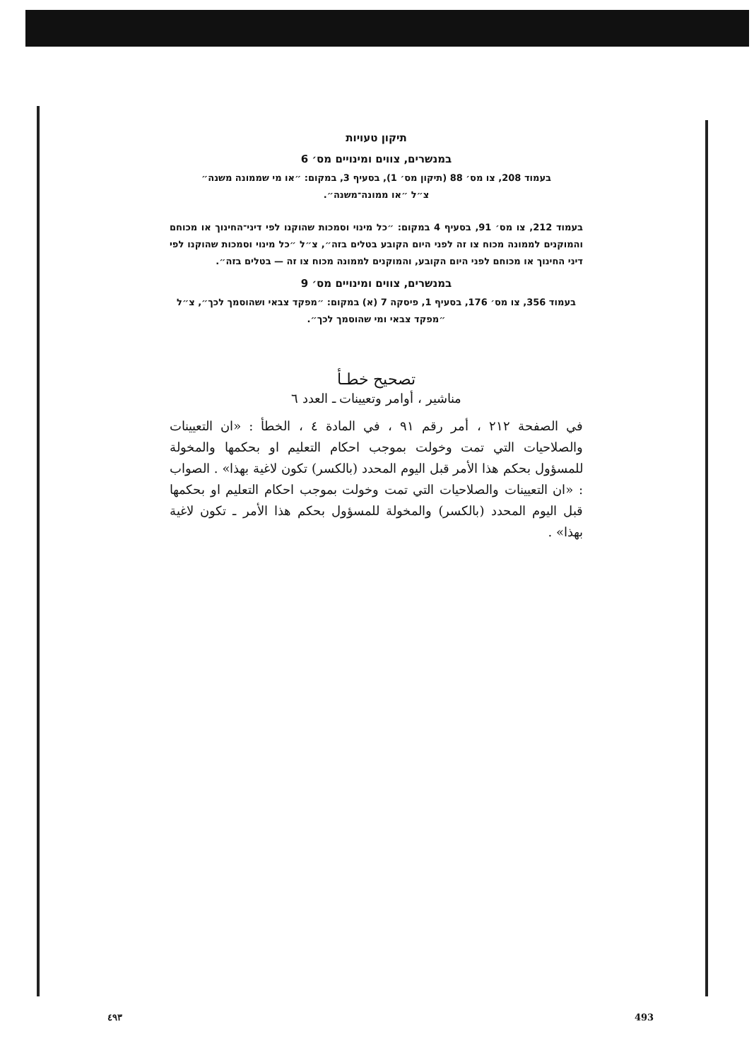תיקון טעויות
במנשרים, צווים ומינויים מס׳ 6
בעמוד 208, צו מס׳ 88 (תיקון מס׳ 1), בסעיף 3, במקום: ״או מי שממונה משנה״
צ״ל ״או ממונה־משנה״.
בעמוד 212, צו מס׳ 91, בסעיף 4 במקום: ״כל מינוי וסמכות שהוקנו לפי דיני־החינוך או מכוחם והמוקנים לממונה מכוח צו זה לפני היום הקובע בטלים בזה״, צ״ל ״כל מינוי וסמכות שהוקנו לפי דיני החינוך או מכוחם לפני היום הקובע, והמוקנים לממונה מכוח צו זה — בטלים בזה״.
במנשרים, צווים ומינויים מס׳ 9
בעמוד 356, צו מס׳ 176, בסעיף 1, פיסקה 7 (א) במקום: ״מפקד צבאי ושהוסמך לכך״, צ״ל
״מפקד צבאי ומי שהוסמך לכך״.
تصحيح خطـأ
مناشير ، أوامر وتعيينات ـ العدد ٦
في الصفحة ٢١٢ ، أمر رقم ٩١ ، في المادة ٤ ، الخطأ : «ان التعيينات والصلاحيات التي تمت وخولت بموجب احكام التعليم او بحكمها والمخولة للمسؤول بحكم هذا الأمر قبل اليوم المحدد (بالكسر) تكون لاغية بهذا» . الصواب : «ان التعيينات والصلاحيات التي تمت وخولت بموجب احكام التعليم او بحكمها قبل اليوم المحدد (بالكسر) والمخولة للمسؤول بحكم هذا الأمر ـ تكون لاغية بهذا» .
٤٩٣ 493